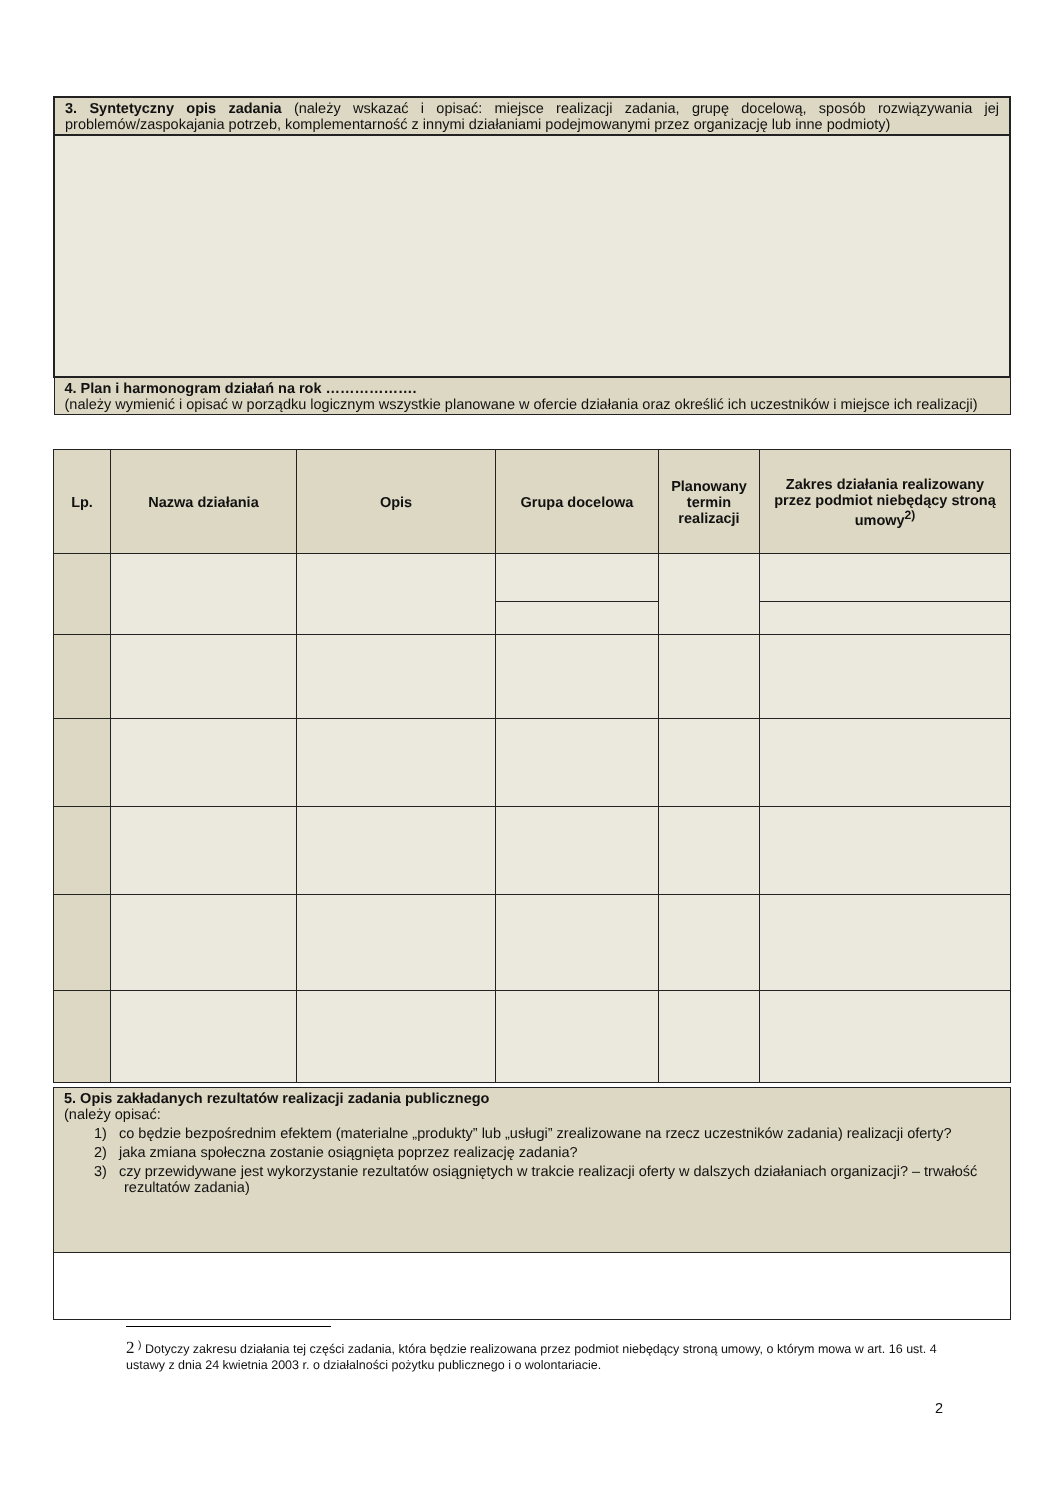| 3. Syntetyczny opis zadania (należy wskazać i opisać: miejsce realizacji zadania, grupę docelową, sposób rozwiązywania jej problemów/zaspokajania potrzeb, komplementarność z innymi działaniami podejmowanymi przez organizację lub inne podmioty) |
| 4. Plan i harmonogram działań na rok ………………. (należy wymienić i opisać w porządku logicznym wszystkie planowane w ofercie działania oraz określić ich uczestników i miejsce ich realizacji) |
| Lp. | Nazwa działania | Opis | Grupa docelowa | Planowany termin realizacji | Zakres działania realizowany przez podmiot niebędący stroną umowy<sup>2)</sup> |
| --- | --- | --- | --- | --- | --- |
| 5. Opis zakładanych rezultatów realizacji zadania publicznego (należy opisać: 1) co będzie bezpośrednim efektem (materialne „produkty” lub „usługi” zrealizowane na rzecz uczestników zadania) realizacji oferty? 2) jaka zmiana społeczna zostanie osiągnięta poprzez realizację zadania? 3) czy przewidywane jest wykorzystanie rezultatów osiągniętych w trakcie realizacji oferty w dalszych działaniach organizacji? – trwałość rezultatów zadania) |
2 <sup>)</sup> Dotyczy zakresu działania tej części zadania, która będzie realizowana przez podmiot niebędący stroną umowy, o którym mowa w art. 16 ust. 4 ustawy z dnia 24 kwietnia 2003 r. o działalności pożytku publicznego i o wolontariacie.
2